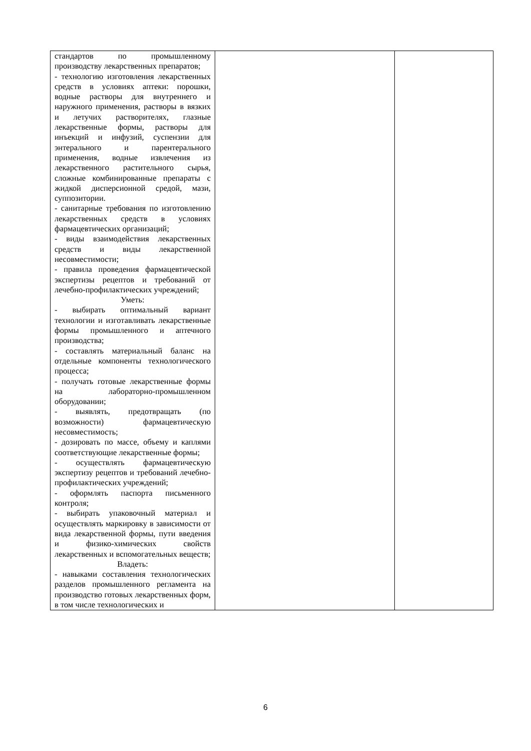| стандартов по промышленному производству лекарственных препаратов; - технологию изготовления лекарственных средств в условиях аптеки: порошки, водные растворы для внутреннего и наружного применения, растворы в вязких и летучих растворителях, глазные лекарственные формы, растворы для инъекций и инфузий, суспензии для энтерального и парентерального применения, водные извлечения из лекарственного растительного сырья, сложные комбинированные препараты с жидкой дисперсионной средой, мази, суппозитории. - санитарные требования по изготовлению лекарственных средств в условиях фармацевтических организаций; - виды взаимодействия лекарственных средств и виды лекарственной несовместимости; - правила проведения фармацевтической экспертизы рецептов и требований от лечебно-профилактических учреждений; Уметь: - выбирать оптимальный вариант технологии и изготавливать лекарственные формы промышленного и аптечного производства; - составлять материальный баланс на отдельные компоненты технологического процесса; - получать готовые лекарственные формы на лабораторно-промышленном оборудовании; - выявлять, предотвращать (по возможности) фармацевтическую несовместимость; - дозировать по массе, объему и каплями соответствующие лекарственные формы; - осуществлять фармацевтическую экспертизу рецептов и требований лечебно-профилактических учреждений; - оформлять паспорта письменного контроля; - выбирать упаковочный материал и осуществлять маркировку в зависимости от вида лекарственной формы, пути введения и физико-химических свойств лекарственных и вспомогательных веществ; Владеть: - навыками составления технологических разделов промышленного регламента на производство готовых лекарственных форм, в том числе технологических и | | |
6